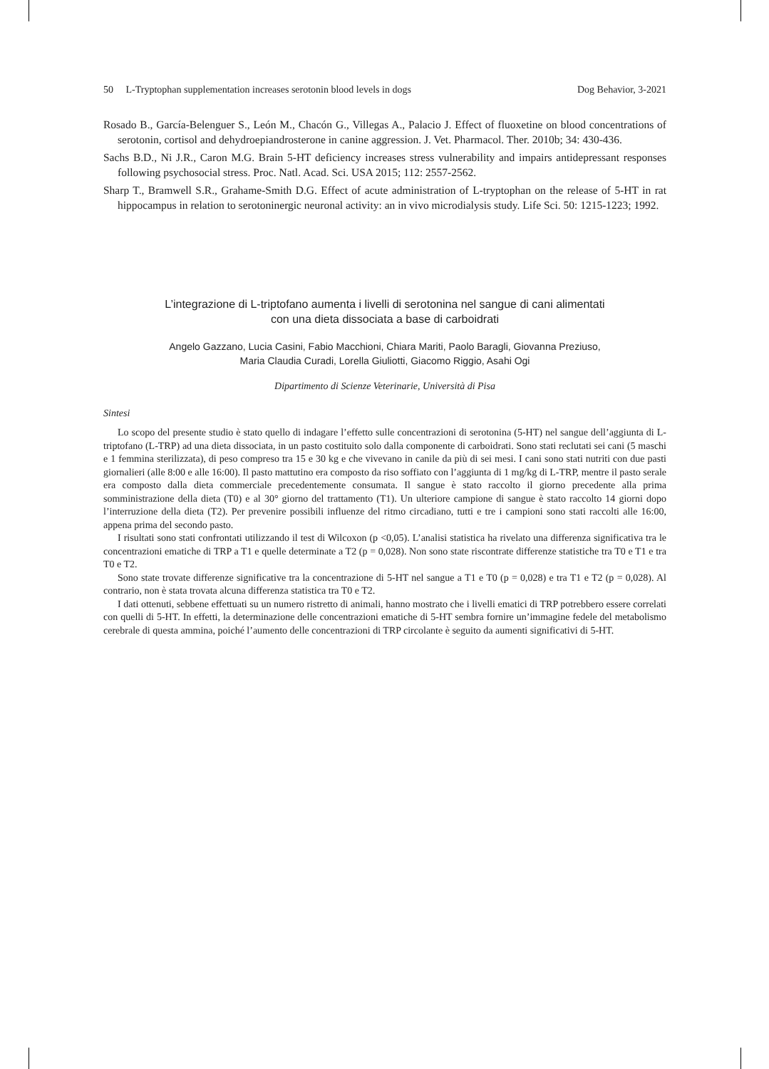50 L-Tryptophan supplementation increases serotonin blood levels in dogs Dog Behavior, 3-2021
Rosado B., García-Belenguer S., León M., Chacón G., Villegas A., Palacio J. Effect of fluoxetine on blood concentrations of serotonin, cortisol and dehydroepiandrosterone in canine aggression. J. Vet. Pharmacol. Ther. 2010b; 34: 430-436.
Sachs B.D., Ni J.R., Caron M.G. Brain 5-HT deficiency increases stress vulnerability and impairs antidepressant responses following psychosocial stress. Proc. Natl. Acad. Sci. USA 2015; 112: 2557-2562.
Sharp T., Bramwell S.R., Grahame-Smith D.G. Effect of acute administration of L-tryptophan on the release of 5-HT in rat hippocampus in relation to serotoninergic neuronal activity: an in vivo microdialysis study. Life Sci. 50: 1215-1223; 1992.
L’integrazione di L-triptofano aumenta i livelli di serotonina nel sangue di cani alimentati
con una dieta dissociata a base di carboidrati
Angelo Gazzano, Lucia Casini, Fabio Macchioni, Chiara Mariti, Paolo Baragli, Giovanna Preziuso,
Maria Claudia Curadi, Lorella Giuliotti, Giacomo Riggio, Asahi Ogi
Dipartimento di Scienze Veterinarie, Università di Pisa
Sintesi
Lo scopo del presente studio è stato quello di indagare l’effetto sulle concentrazioni di serotonina (5-HT) nel sangue dell’aggiunta di L-triptofano (L-TRP) ad una dieta dissociata, in un pasto costituito solo dalla componente di carboidrati. Sono stati reclutati sei cani (5 maschi e 1 femmina sterilizzata), di peso compreso tra 15 e 30 kg e che vivevano in canile da più di sei mesi. I cani sono stati nutriti con due pasti giornalieri (alle 8:00 e alle 16:00). Il pasto mattutino era composto da riso soffiato con l’aggiunta di 1 mg/kg di L-TRP, mentre il pasto serale era composto dalla dieta commerciale precedentemente consumata. Il sangue è stato raccolto il giorno precedente alla prima somministrazione della dieta (T0) e al 30° giorno del trattamento (T1). Un ulteriore campione di sangue è stato raccolto 14 giorni dopo l’interruzione della dieta (T2). Per prevenire possibili influenze del ritmo circadiano, tutti e tre i campioni sono stati raccolti alle 16:00, appena prima del secondo pasto.
I risultati sono stati confrontati utilizzando il test di Wilcoxon (p <0,05). L’analisi statistica ha rivelato una differenza significativa tra le concentrazioni ematiche di TRP a T1 e quelle determinate a T2 (p = 0,028). Non sono state riscontrate differenze statistiche tra T0 e T1 e tra T0 e T2.
Sono state trovate differenze significative tra la concentrazione di 5-HT nel sangue a T1 e T0 (p = 0,028) e tra T1 e T2 (p = 0,028). Al contrario, non è stata trovata alcuna differenza statistica tra T0 e T2.
I dati ottenuti, sebbene effettuati su un numero ristretto di animali, hanno mostrato che i livelli ematici di TRP potrebbero essere correlati con quelli di 5-HT. In effetti, la determinazione delle concentrazioni ematiche di 5-HT sembra fornire un’immagine fedele del metabolismo cerebrale di questa ammina, poiché l’aumento delle concentrazioni di TRP circolante è seguito da aumenti significativi di 5-HT.